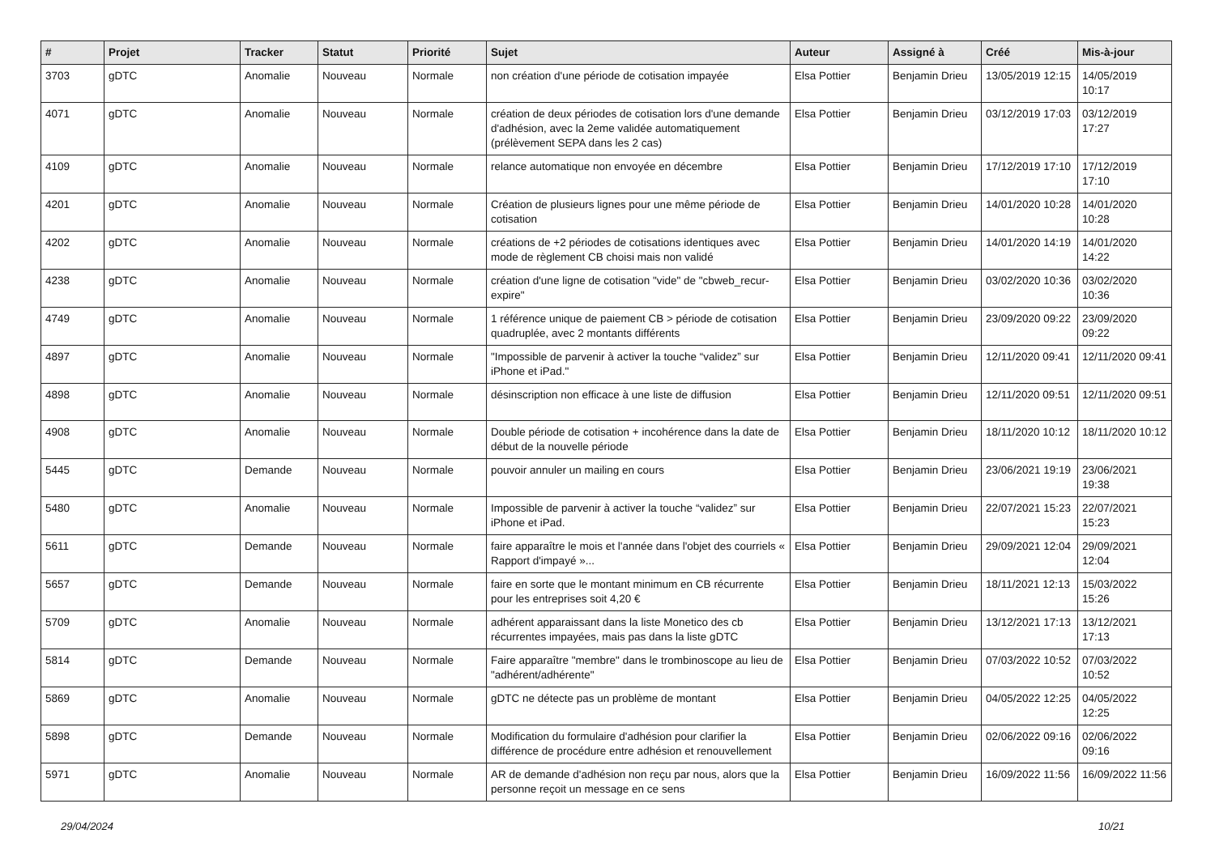| # | Projet | Tracker | Statut | Priorité | Sujet | Auteur | Assigné à | Créé | Mis-à-jour |
| --- | --- | --- | --- | --- | --- | --- | --- | --- | --- |
| 3703 | gDTC | Anomalie | Nouveau | Normale | non création d'une période de cotisation impayée | Elsa Pottier | Benjamin Drieu | 13/05/2019 12:15 | 14/05/2019 10:17 |
| 4071 | gDTC | Anomalie | Nouveau | Normale | création de deux périodes de cotisation lors d'une demande d'adhésion, avec la 2eme validée automatiquement (prélèvement SEPA dans les 2 cas) | Elsa Pottier | Benjamin Drieu | 03/12/2019 17:03 | 03/12/2019 17:27 |
| 4109 | gDTC | Anomalie | Nouveau | Normale | relance automatique non envoyée en décembre | Elsa Pottier | Benjamin Drieu | 17/12/2019 17:10 | 17/12/2019 17:10 |
| 4201 | gDTC | Anomalie | Nouveau | Normale | Création de plusieurs lignes pour une même période de cotisation | Elsa Pottier | Benjamin Drieu | 14/01/2020 10:28 | 14/01/2020 10:28 |
| 4202 | gDTC | Anomalie | Nouveau | Normale | créations de +2 périodes de cotisations identiques avec mode de règlement CB choisi mais non validé | Elsa Pottier | Benjamin Drieu | 14/01/2020 14:19 | 14/01/2020 14:22 |
| 4238 | gDTC | Anomalie | Nouveau | Normale | création d'une ligne de cotisation "vide" de "cbweb_recur-expire" | Elsa Pottier | Benjamin Drieu | 03/02/2020 10:36 | 03/02/2020 10:36 |
| 4749 | gDTC | Anomalie | Nouveau | Normale | 1 référence unique de paiement CB > période de cotisation quadruplée, avec 2 montants différents | Elsa Pottier | Benjamin Drieu | 23/09/2020 09:22 | 23/09/2020 09:22 |
| 4897 | gDTC | Anomalie | Nouveau | Normale | "Impossible de parvenir à activer la touche “validez” sur iPhone et iPad." | Elsa Pottier | Benjamin Drieu | 12/11/2020 09:41 | 12/11/2020 09:41 |
| 4898 | gDTC | Anomalie | Nouveau | Normale | désinscription non efficace à une liste de diffusion | Elsa Pottier | Benjamin Drieu | 12/11/2020 09:51 | 12/11/2020 09:51 |
| 4908 | gDTC | Anomalie | Nouveau | Normale | Double période de cotisation + incohérence dans la date de début de la nouvelle période | Elsa Pottier | Benjamin Drieu | 18/11/2020 10:12 | 18/11/2020 10:12 |
| 5445 | gDTC | Demande | Nouveau | Normale | pouvoir annuler un mailing en cours | Elsa Pottier | Benjamin Drieu | 23/06/2021 19:19 | 23/06/2021 19:38 |
| 5480 | gDTC | Anomalie | Nouveau | Normale | Impossible de parvenir à activer la touche “validez” sur iPhone et iPad. | Elsa Pottier | Benjamin Drieu | 22/07/2021 15:23 | 22/07/2021 15:23 |
| 5611 | gDTC | Demande | Nouveau | Normale | faire apparaître le mois et l'année dans l'objet des courriels « Rapport d'impayé »... | Elsa Pottier | Benjamin Drieu | 29/09/2021 12:04 | 29/09/2021 12:04 |
| 5657 | gDTC | Demande | Nouveau | Normale | faire en sorte que le montant minimum en CB récurrente pour les entreprises soit 4,20 € | Elsa Pottier | Benjamin Drieu | 18/11/2021 12:13 | 15/03/2022 15:26 |
| 5709 | gDTC | Anomalie | Nouveau | Normale | adhérent apparaissant dans la liste Monetico des cb récurrentes impayées, mais pas dans la liste gDTC | Elsa Pottier | Benjamin Drieu | 13/12/2021 17:13 | 13/12/2021 17:13 |
| 5814 | gDTC | Demande | Nouveau | Normale | Faire apparaître "membre" dans le trombinoscope au lieu de "adhérent/adhérente" | Elsa Pottier | Benjamin Drieu | 07/03/2022 10:52 | 07/03/2022 10:52 |
| 5869 | gDTC | Anomalie | Nouveau | Normale | gDTC ne détecte pas un problème de montant | Elsa Pottier | Benjamin Drieu | 04/05/2022 12:25 | 04/05/2022 12:25 |
| 5898 | gDTC | Demande | Nouveau | Normale | Modification du formulaire d'adhésion pour clarifier la différence de procédure entre adhésion et renouvellement | Elsa Pottier | Benjamin Drieu | 02/06/2022 09:16 | 02/06/2022 09:16 |
| 5971 | gDTC | Anomalie | Nouveau | Normale | AR de demande d'adhésion non reçu par nous, alors que la personne reçoit un message en ce sens | Elsa Pottier | Benjamin Drieu | 16/09/2022 11:56 | 16/09/2022 11:56 |
29/04/2024 10/21